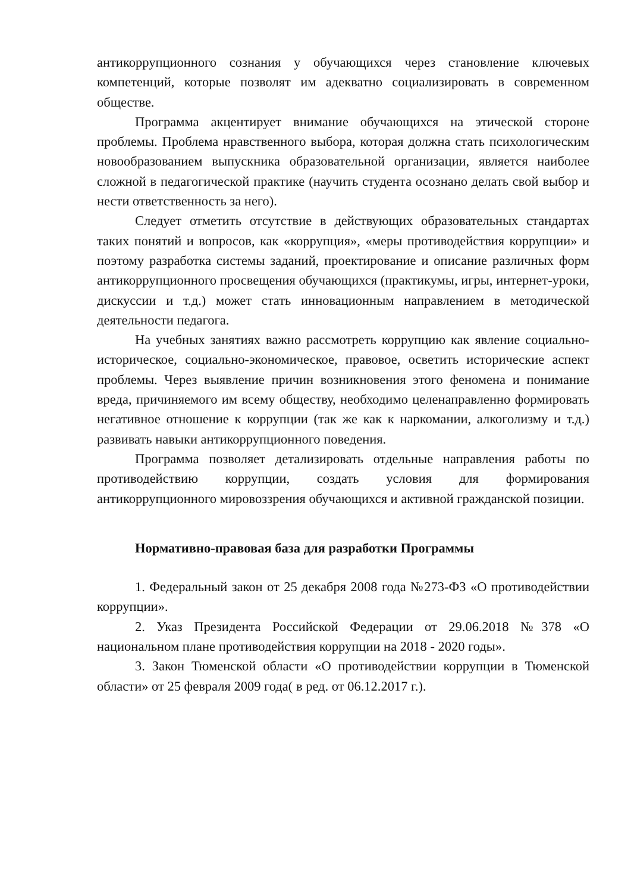антикоррупционного сознания у обучающихся через становление ключевых компетенций, которые позволят им адекватно социализировать в современном обществе.
Программа акцентирует внимание обучающихся на этической стороне проблемы. Проблема нравственного выбора, которая должна стать психологическим новообразованием выпускника образовательной организации, является наиболее сложной в педагогической практике (научить студента осознано делать свой выбор и нести ответственность за него).
Следует отметить отсутствие в действующих образовательных стандартах таких понятий и вопросов, как «коррупция», «меры противодействия коррупции» и поэтому разработка системы заданий, проектирование и описание различных форм антикоррупционного просвещения обучающихся (практикумы, игры, интернет-уроки, дискуссии и т.д.) может стать инновационным направлением в методической деятельности педагога.
На учебных занятиях важно рассмотреть коррупцию как явление социально-историческое, социально-экономическое, правовое, осветить исторические аспект проблемы. Через выявление причин возникновения этого феномена и понимание вреда, причиняемого им всему обществу, необходимо целенаправленно формировать негативное отношение к коррупции (так же как к наркомании, алкоголизму и т.д.) развивать навыки антикоррупционного поведения.
Программа позволяет детализировать отдельные направления работы по противодействию коррупции, создать условия для формирования антикоррупционного мировоззрения обучающихся и активной гражданской позиции.
Нормативно-правовая база для разработки Программы
1. Федеральный закон от 25 декабря 2008 года №273-ФЗ «О противодействии коррупции».
2. Указ Президента Российской Федерации от 29.06.2018 №378 «О национальном плане противодействия коррупции на 2018 - 2020 годы».
3. Закон Тюменской области «О противодействии коррупции в Тюменской области» от 25 февраля 2009 года( в ред. от 06.12.2017 г.).